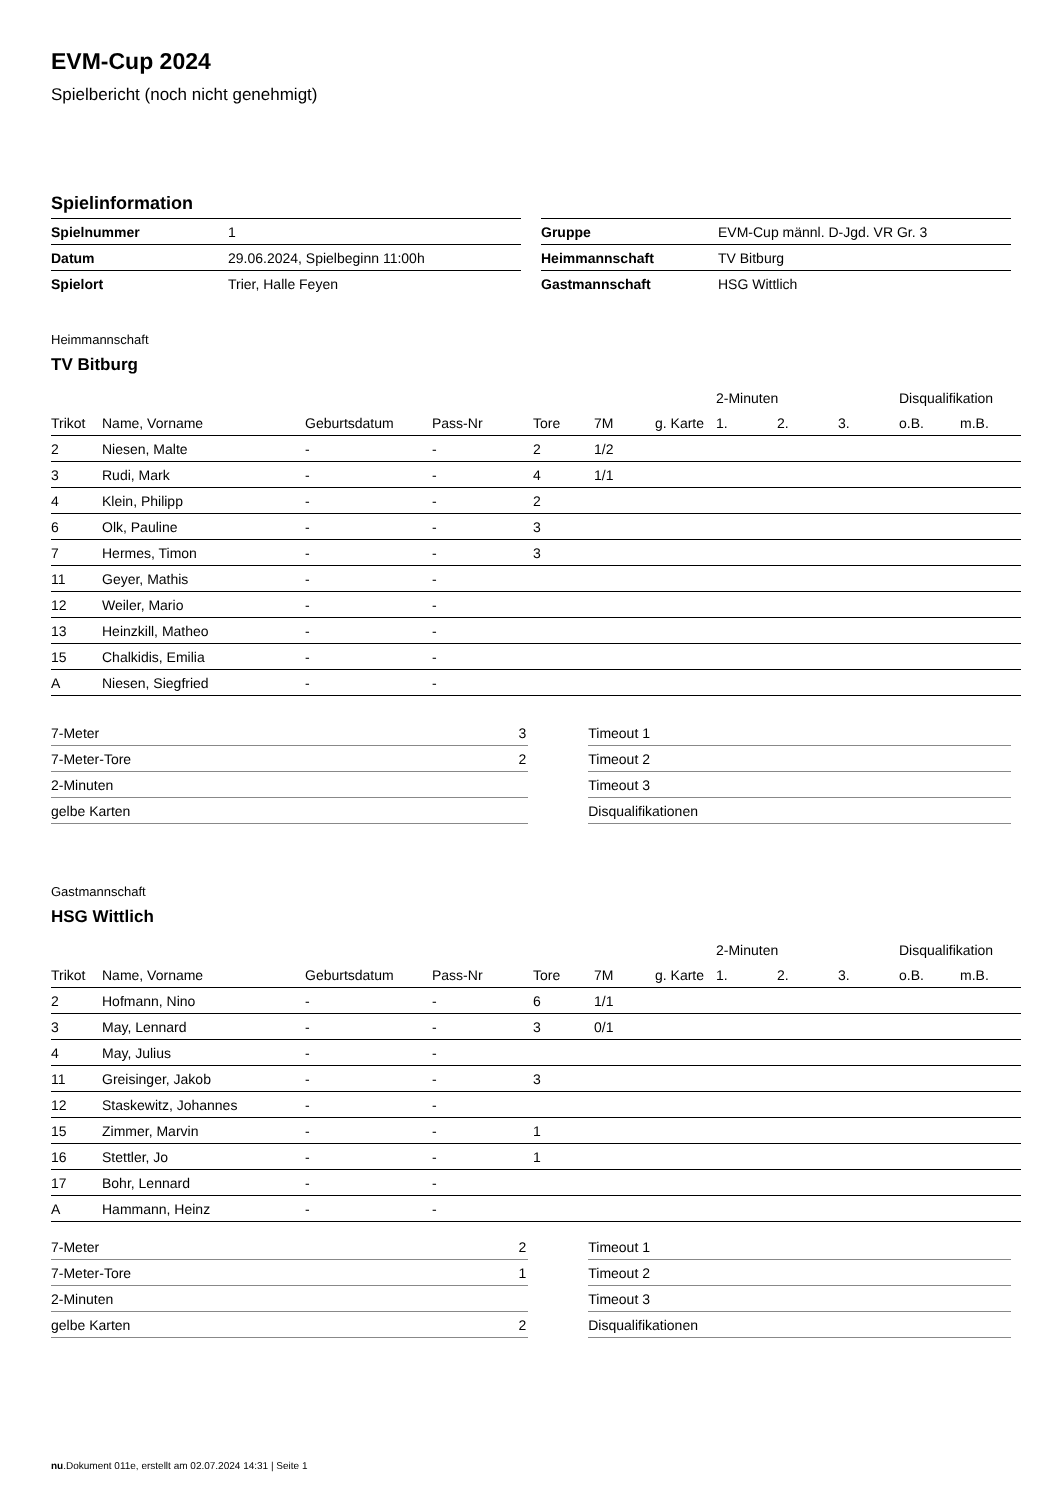EVM-Cup 2024
Spielbericht (noch nicht genehmigt)
Spielinformation
| Spielnummer | 1 |
| Datum | 29.06.2024, Spielbeginn 11:00h |
| Spielort | Trier, Halle Feyen |
| Gruppe | EVM-Cup männl. D-Jgd. VR Gr. 3 |
| Heimmannschaft | TV Bitburg |
| Gastmannschaft | HSG Wittlich |
Heimmannschaft
TV Bitburg
| | | | | | | | 2-Minuten | | | Disqualifikation | |
| --- | --- | --- | --- | --- | --- | --- | --- | --- | --- | --- | --- |
| Trikot | Name, Vorname | Geburtsdatum | Pass-Nr | Tore | 7M | g. Karte | 1. | 2. | 3. | o.B. | m.B. |
| 2 | Niesen, Malte | - | - | 2 | 1/2 | | | | | | |
| 3 | Rudi, Mark | - | - | 4 | 1/1 | | | | | | |
| 4 | Klein, Philipp | - | - | 2 | | | | | | | |
| 6 | Olk, Pauline | - | - | 3 | | | | | | | |
| 7 | Hermes, Timon | - | - | 3 | | | | | | | |
| 11 | Geyer, Mathis | - | - | | | | | | | | |
| 12 | Weiler, Mario | - | - | | | | | | | | |
| 13 | Heinzkill, Matheo | - | - | | | | | | | | |
| 15 | Chalkidis, Emilia | - | - | | | | | | | | |
| A | Niesen, Siegfried | - | - | | | | | | | | |
| 7-Meter | 3 |
| 7-Meter-Tore | 2 |
| 2-Minuten | |
| gelbe Karten | |
| Timeout 1 |
| Timeout 2 |
| Timeout 3 |
| Disqualifikationen |
Gastmannschaft
HSG Wittlich
| | | | | | | | 2-Minuten | | | Disqualifikation | |
| --- | --- | --- | --- | --- | --- | --- | --- | --- | --- | --- | --- |
| Trikot | Name, Vorname | Geburtsdatum | Pass-Nr | Tore | 7M | g. Karte | 1. | 2. | 3. | o.B. | m.B. |
| 2 | Hofmann, Nino | - | - | 6 | 1/1 | | | | | | |
| 3 | May, Lennard | - | - | 3 | 0/1 | | | | | | |
| 4 | May, Julius | - | - | | | | | | | | |
| 11 | Greisinger, Jakob | - | - | 3 | | | | | | | |
| 12 | Staskewitz, Johannes | - | - | | | | | | | | |
| 15 | Zimmer, Marvin | - | - | 1 | | | | | | | |
| 16 | Stettler, Jo | - | - | 1 | | | | | | | |
| 17 | Bohr, Lennard | - | - | | | | | | | | |
| A | Hammann, Heinz | - | - | | | | | | | | |
| 7-Meter | 2 |
| 7-Meter-Tore | 1 |
| 2-Minuten | |
| gelbe Karten | 2 |
| Timeout 1 |
| Timeout 2 |
| Timeout 3 |
| Disqualifikationen |
nu.Dokument 011e, erstellt am 02.07.2024 14:31 | Seite 1